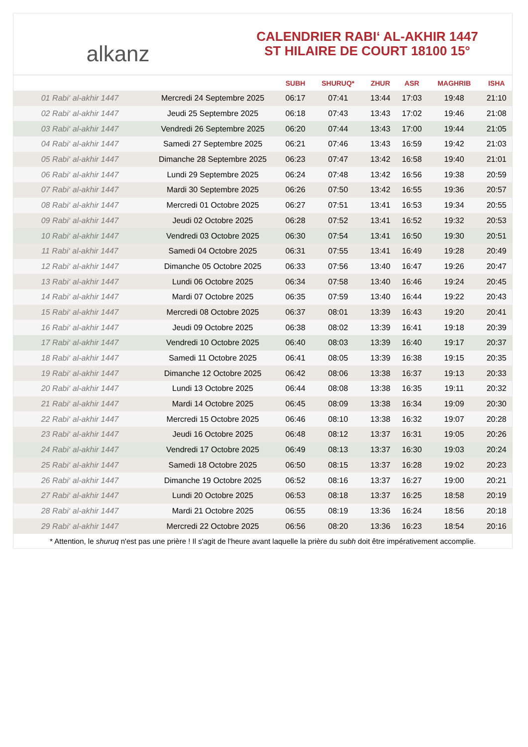alkanz
CALENDRIER RABI‘ AL-AKHIR 1447
ST HILAIRE DE COURT 18100 15°
| | | SUBH | SHURUQ* | ZHUR | ASR | MAGHRIB | ISHA |
| --- | --- | --- | --- | --- | --- | --- | --- |
| 01 Rabi‘ al-akhir 1447 | Mercredi 24 Septembre 2025 | 06:17 | 07:41 | 13:44 | 17:03 | 19:48 | 21:10 |
| 02 Rabi‘ al-akhir 1447 | Jeudi 25 Septembre 2025 | 06:18 | 07:43 | 13:43 | 17:02 | 19:46 | 21:08 |
| 03 Rabi‘ al-akhir 1447 | Vendredi 26 Septembre 2025 | 06:20 | 07:44 | 13:43 | 17:00 | 19:44 | 21:05 |
| 04 Rabi‘ al-akhir 1447 | Samedi 27 Septembre 2025 | 06:21 | 07:46 | 13:43 | 16:59 | 19:42 | 21:03 |
| 05 Rabi‘ al-akhir 1447 | Dimanche 28 Septembre 2025 | 06:23 | 07:47 | 13:42 | 16:58 | 19:40 | 21:01 |
| 06 Rabi‘ al-akhir 1447 | Lundi 29 Septembre 2025 | 06:24 | 07:48 | 13:42 | 16:56 | 19:38 | 20:59 |
| 07 Rabi‘ al-akhir 1447 | Mardi 30 Septembre 2025 | 06:26 | 07:50 | 13:42 | 16:55 | 19:36 | 20:57 |
| 08 Rabi‘ al-akhir 1447 | Mercredi 01 Octobre 2025 | 06:27 | 07:51 | 13:41 | 16:53 | 19:34 | 20:55 |
| 09 Rabi‘ al-akhir 1447 | Jeudi 02 Octobre 2025 | 06:28 | 07:52 | 13:41 | 16:52 | 19:32 | 20:53 |
| 10 Rabi‘ al-akhir 1447 | Vendredi 03 Octobre 2025 | 06:30 | 07:54 | 13:41 | 16:50 | 19:30 | 20:51 |
| 11 Rabi‘ al-akhir 1447 | Samedi 04 Octobre 2025 | 06:31 | 07:55 | 13:41 | 16:49 | 19:28 | 20:49 |
| 12 Rabi‘ al-akhir 1447 | Dimanche 05 Octobre 2025 | 06:33 | 07:56 | 13:40 | 16:47 | 19:26 | 20:47 |
| 13 Rabi‘ al-akhir 1447 | Lundi 06 Octobre 2025 | 06:34 | 07:58 | 13:40 | 16:46 | 19:24 | 20:45 |
| 14 Rabi‘ al-akhir 1447 | Mardi 07 Octobre 2025 | 06:35 | 07:59 | 13:40 | 16:44 | 19:22 | 20:43 |
| 15 Rabi‘ al-akhir 1447 | Mercredi 08 Octobre 2025 | 06:37 | 08:01 | 13:39 | 16:43 | 19:20 | 20:41 |
| 16 Rabi‘ al-akhir 1447 | Jeudi 09 Octobre 2025 | 06:38 | 08:02 | 13:39 | 16:41 | 19:18 | 20:39 |
| 17 Rabi‘ al-akhir 1447 | Vendredi 10 Octobre 2025 | 06:40 | 08:03 | 13:39 | 16:40 | 19:17 | 20:37 |
| 18 Rabi‘ al-akhir 1447 | Samedi 11 Octobre 2025 | 06:41 | 08:05 | 13:39 | 16:38 | 19:15 | 20:35 |
| 19 Rabi‘ al-akhir 1447 | Dimanche 12 Octobre 2025 | 06:42 | 08:06 | 13:38 | 16:37 | 19:13 | 20:33 |
| 20 Rabi‘ al-akhir 1447 | Lundi 13 Octobre 2025 | 06:44 | 08:08 | 13:38 | 16:35 | 19:11 | 20:32 |
| 21 Rabi‘ al-akhir 1447 | Mardi 14 Octobre 2025 | 06:45 | 08:09 | 13:38 | 16:34 | 19:09 | 20:30 |
| 22 Rabi‘ al-akhir 1447 | Mercredi 15 Octobre 2025 | 06:46 | 08:10 | 13:38 | 16:32 | 19:07 | 20:28 |
| 23 Rabi‘ al-akhir 1447 | Jeudi 16 Octobre 2025 | 06:48 | 08:12 | 13:37 | 16:31 | 19:05 | 20:26 |
| 24 Rabi‘ al-akhir 1447 | Vendredi 17 Octobre 2025 | 06:49 | 08:13 | 13:37 | 16:30 | 19:03 | 20:24 |
| 25 Rabi‘ al-akhir 1447 | Samedi 18 Octobre 2025 | 06:50 | 08:15 | 13:37 | 16:28 | 19:02 | 20:23 |
| 26 Rabi‘ al-akhir 1447 | Dimanche 19 Octobre 2025 | 06:52 | 08:16 | 13:37 | 16:27 | 19:00 | 20:21 |
| 27 Rabi‘ al-akhir 1447 | Lundi 20 Octobre 2025 | 06:53 | 08:18 | 13:37 | 16:25 | 18:58 | 20:19 |
| 28 Rabi‘ al-akhir 1447 | Mardi 21 Octobre 2025 | 06:55 | 08:19 | 13:36 | 16:24 | 18:56 | 20:18 |
| 29 Rabi‘ al-akhir 1447 | Mercredi 22 Octobre 2025 | 06:56 | 08:20 | 13:36 | 16:23 | 18:54 | 20:16 |
* Attention, le shuruq n'est pas une prière ! Il s'agit de l'heure avant laquelle la prière du subh doit être impérativement accomplie.